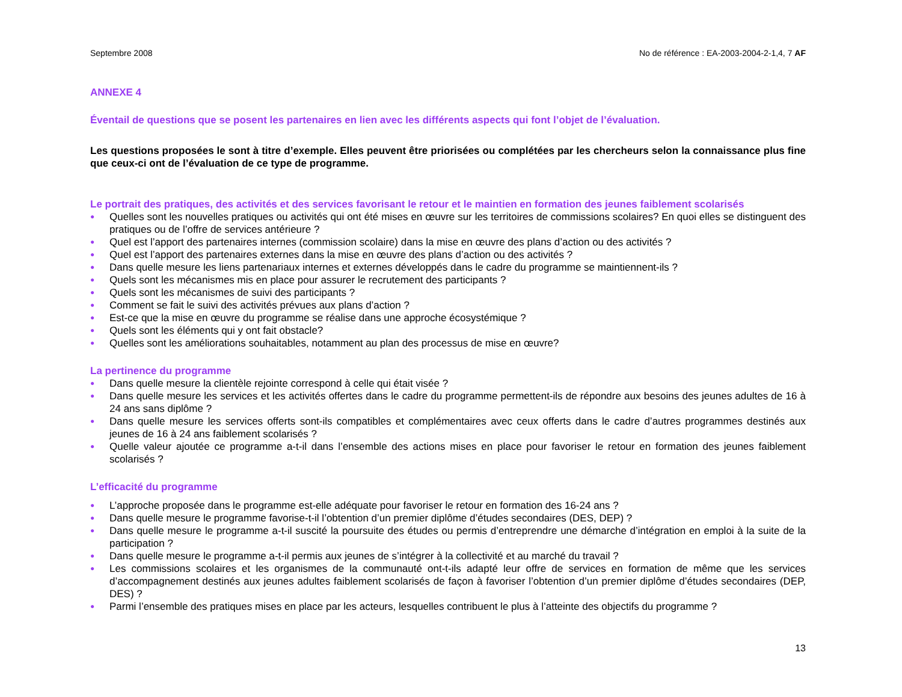Septembre 2008 No de référence : EA-2003-2004-2-1,4, 7 AF
ANNEXE 4
Éventail de questions que se posent les partenaires en lien avec les différents aspects qui font l’objet de l’évaluation.
Les questions proposées le sont à titre d’exemple. Elles peuvent être priorisées ou complétées par les chercheurs selon la connaissance plus fine que ceux-ci ont de l’évaluation de ce type de programme.
Le portrait des pratiques, des activités et des services favorisant le retour et le maintien en formation des jeunes faiblement scolarisés
● Quelles sont les nouvelles pratiques ou activités qui ont été mises en œuvre sur les territoires de commissions scolaires? En quoi elles se distinguent des pratiques ou de l’offre de services antérieure ?
● Quel est l’apport des partenaires internes (commission scolaire) dans la mise en œuvre des plans d’action ou des activités ?
● Quel est l’apport des partenaires externes dans la mise en œuvre des plans d’action ou des activités ?
● Dans quelle mesure les liens partenariaux internes et externes développés dans le cadre du programme se maintiennent-ils ?
● Quels sont les mécanismes mis en place pour assurer le recrutement des participants ?
● Quels sont les mécanismes de suivi des participants ?
● Comment se fait le suivi des activités prévues aux plans d’action ?
● Est-ce que la mise en œuvre du programme se réalise dans une approche écosystémique ?
● Quels sont les éléments qui y ont fait obstacle?
● Quelles sont les améliorations souhaitables, notamment au plan des processus de mise en œuvre?
La pertinence du programme
● Dans quelle mesure la clientèle rejointe correspond à celle qui était visée ?
● Dans quelle mesure les services et les activités offertes dans le cadre du programme permettent-ils de répondre aux besoins des jeunes adultes de 16 à 24 ans sans diplôme ?
● Dans quelle mesure les services offerts sont-ils compatibles et complémentaires avec ceux offerts dans le cadre d’autres programmes destinés aux jeunes de 16 à 24 ans faiblement scolarisés ?
● Quelle valeur ajoutée ce programme a-t-il dans l’ensemble des actions mises en place pour favoriser le retour en formation des jeunes faiblement scolarisés ?
L’efficacité du programme
● L’approche proposée dans le programme est-elle adéquate pour favoriser le retour en formation des 16-24 ans ?
● Dans quelle mesure le programme favorise-t-il l’obtention d’un premier diplôme d’études secondaires (DES, DEP) ?
● Dans quelle mesure le programme a-t-il suscité la poursuite des études ou permis d’entreprendre une démarche d’intégration en emploi à la suite de la participation ?
● Dans quelle mesure le programme a-t-il permis aux jeunes de s’intégrer à la collectivité et au marché du travail ?
● Les commissions scolaires et les organismes de la communauté ont-t-ils adapté leur offre de services en formation de même que les services d’accompagnement destinés aux jeunes adultes faiblement scolarisés de façon à favoriser l’obtention d’un premier diplôme d’études secondaires (DEP, DES) ?
● Parmi l’ensemble des pratiques mises en place par les acteurs, lesquelles contribuent le plus à l’atteinte des objectifs du programme ?
13